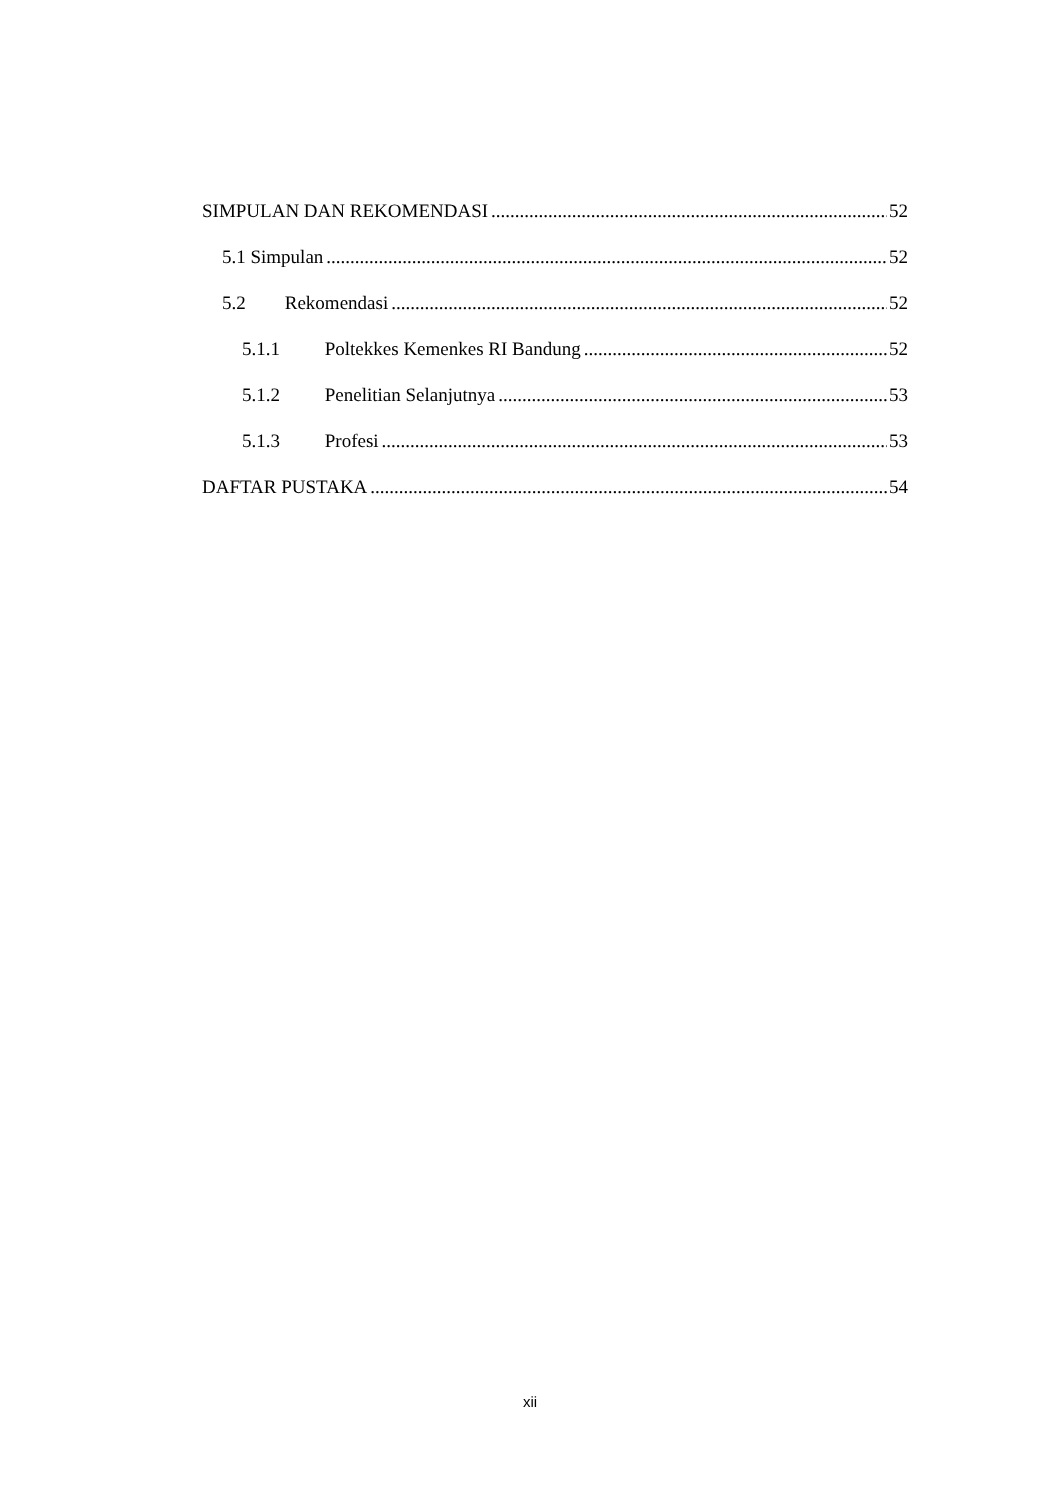SIMPULAN DAN REKOMENDASI 52
5.1 Simpulan 52
5.2 Rekomendasi 52
5.1.1 Poltekkes Kemenkes RI Bandung 52
5.1.2 Penelitian Selanjutnya 53
5.1.3 Profesi 53
DAFTAR PUSTAKA 54
xii